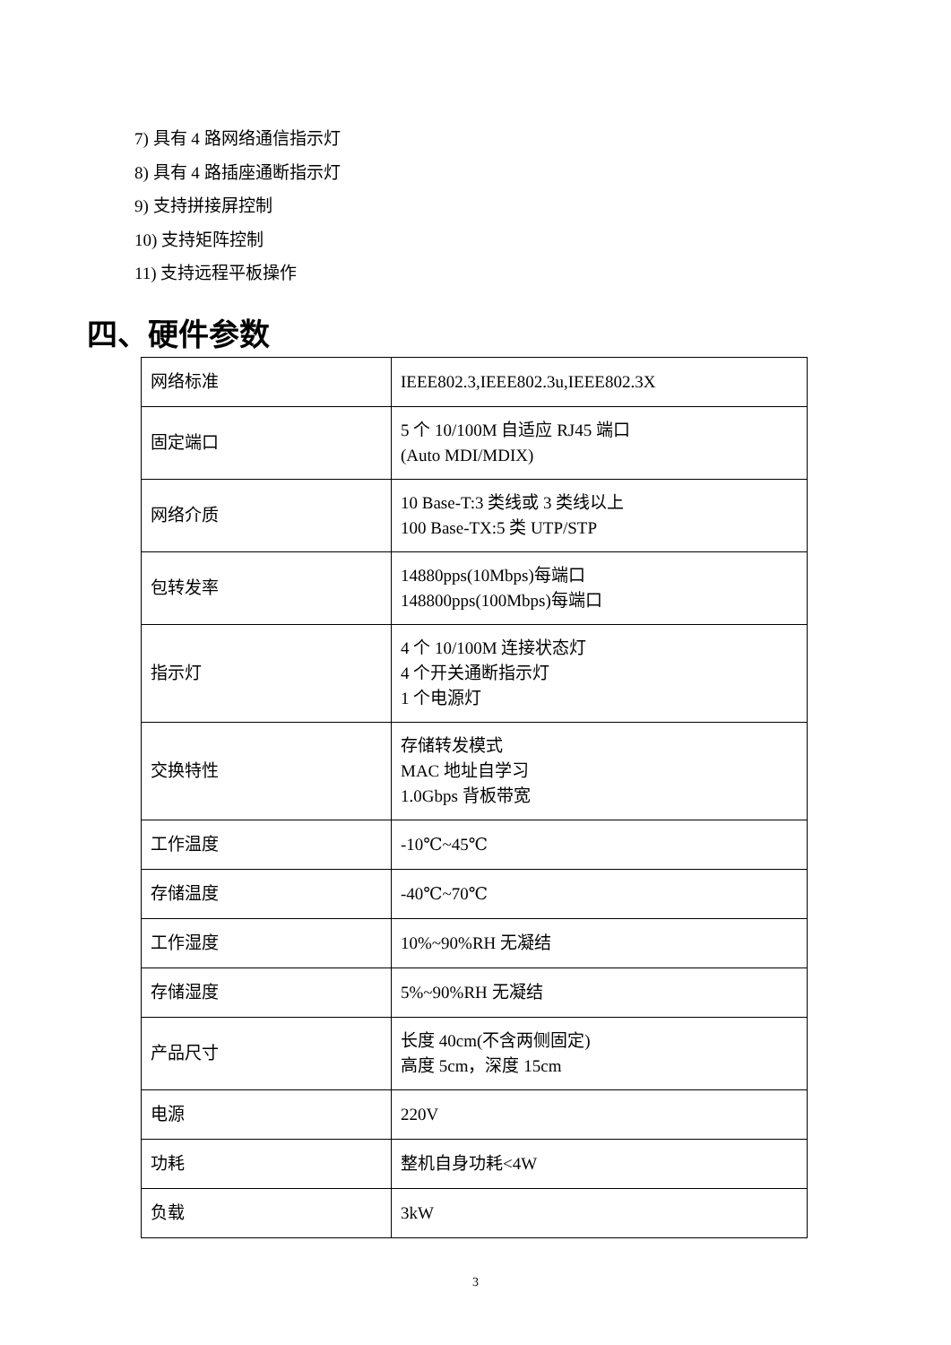7) 具有 4 路网络通信指示灯
8) 具有 4 路插座通断指示灯
9) 支持拼接屏控制
10) 支持矩阵控制
11) 支持远程平板操作
四、硬件参数
| 网络标准 | IEEE802.3,IEEE802.3u,IEEE802.3X |
| 固定端口 | 5 个 10/100M 自适应 RJ45 端口 (Auto MDI/MDIX) |
| 网络介质 | 10 Base-T:3 类线或 3 类线以上 100 Base-TX:5 类 UTP/STP |
| 包转发率 | 14880pps(10Mbps)每端口 148800pps(100Mbps)每端口 |
| 指示灯 | 4 个 10/100M 连接状态灯 4 个开关通断指示灯 1 个电源灯 |
| 交换特性 | 存储转发模式 MAC 地址自学习 1.0Gbps 背板带宽 |
| 工作温度 | -10℃~45℃ |
| 存储温度 | -40℃~70℃ |
| 工作湿度 | 10%~90%RH 无凝结 |
| 存储湿度 | 5%~90%RH 无凝结 |
| 产品尺寸 | 长度 40cm(不含两侧固定) 高度 5cm，深度 15cm |
| 电源 | 220V |
| 功耗 | 整机自身功耗<4W |
| 负载 | 3kW |
3